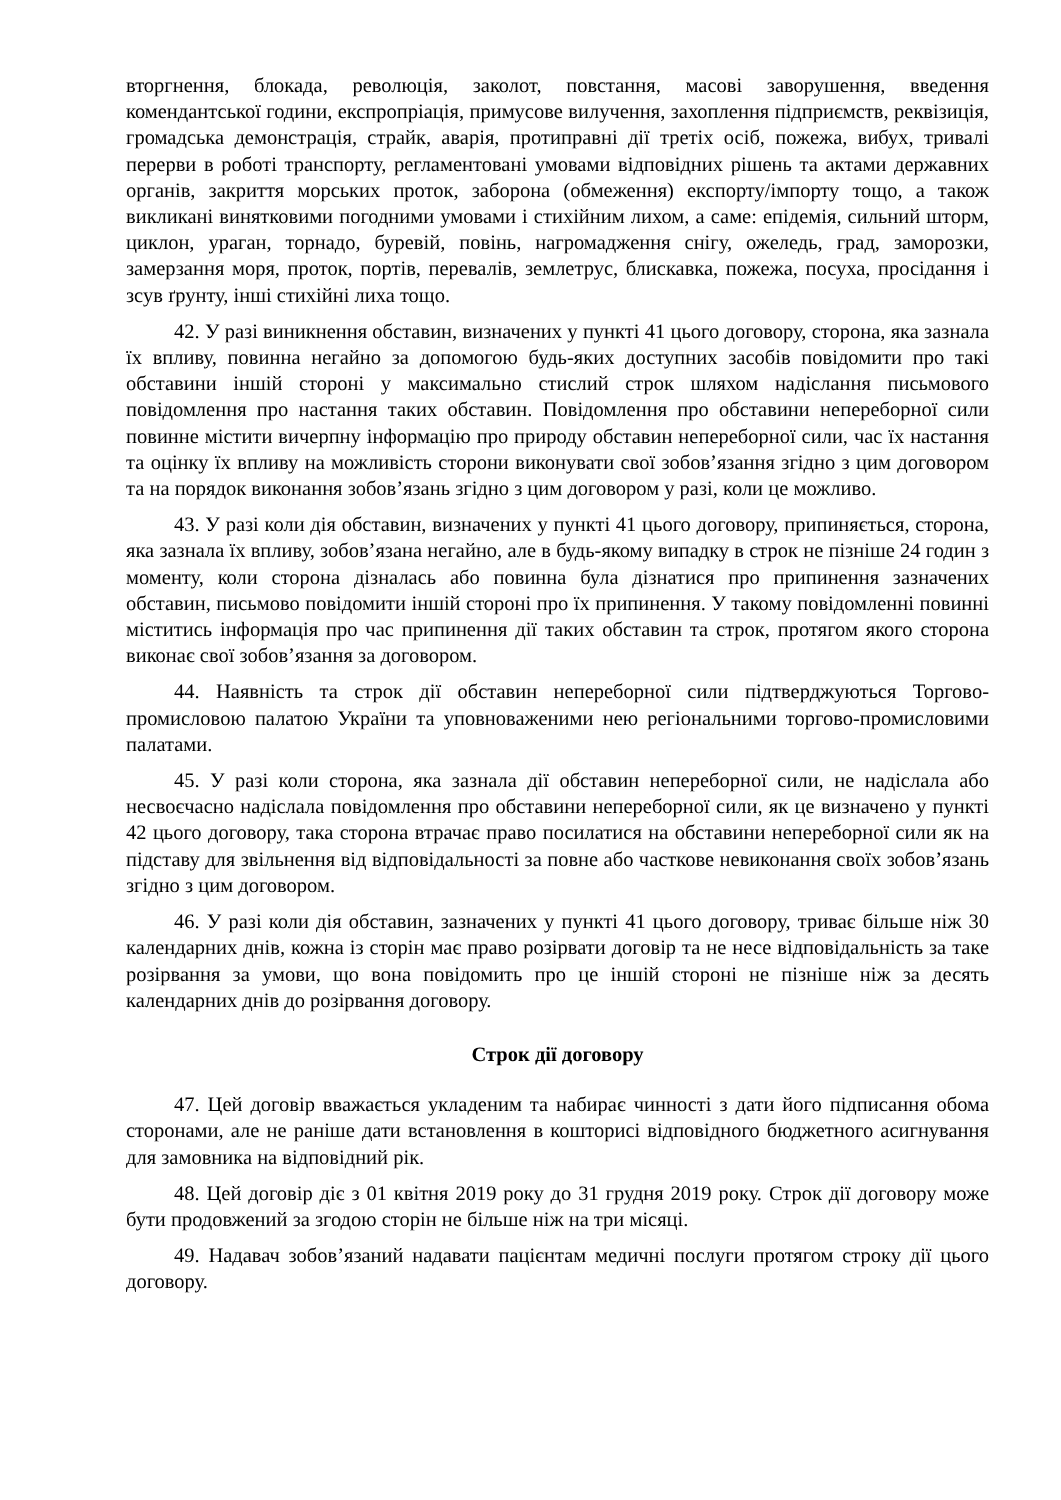вторгнення, блокада, революція, заколот, повстання, масові заворушення, введення комендантської години, експропріація, примусове вилучення, захоплення підприємств, реквізиція, громадська демонстрація, страйк, аварія, протиправні дії третіх осіб, пожежа, вибух, тривалі перерви в роботі транспорту, регламентовані умовами відповідних рішень та актами державних органів, закриття морських проток, заборона (обмеження) експорту/імпорту тощо, а також викликані винятковими погодними умовами і стихійним лихом, а саме: епідемія, сильний шторм, циклон, ураган, торнадо, буревій, повінь, нагромадження снігу, ожеледь, град, заморозки, замерзання моря, проток, портів, перевалів, землетрус, блискавка, пожежа, посуха, просідання і зсув ґрунту, інші стихійні лиха тощо.
42. У разі виникнення обставин, визначених у пункті 41 цього договору, сторона, яка зазнала їх впливу, повинна негайно за допомогою будь-яких доступних засобів повідомити про такі обставини іншій стороні у максимально стислий строк шляхом надіслання письмового повідомлення про настання таких обставин. Повідомлення про обставини непереборної сили повинне містити вичерпну інформацію про природу обставин непереборної сили, час їх настання та оцінку їх впливу на можливість сторони виконувати свої зобов’язання згідно з цим договором та на порядок виконання зобов’язань згідно з цим договором у разі, коли це можливо.
43. У разі коли дія обставин, визначених у пункті 41 цього договору, припиняється, сторона, яка зазнала їх впливу, зобов’язана негайно, але в будь-якому випадку в строк не пізніше 24 годин з моменту, коли сторона дізналась або повинна була дізнатися про припинення зазначених обставин, письмово повідомити іншій стороні про їх припинення. У такому повідомленні повинні міститись інформація про час припинення дії таких обставин та строк, протягом якого сторона виконає свої зобов’язання за договором.
44. Наявність та строк дії обставин непереборної сили підтверджуються Торгово-промисловою палатою України та уповноваженими нею регіональними торгово-промисловими палатами.
45. У разі коли сторона, яка зазнала дії обставин непереборної сили, не надіслала або несвоєчасно надіслала повідомлення про обставини непереборної сили, як це визначено у пункті 42 цього договору, така сторона втрачає право посилатися на обставини непереборної сили як на підставу для звільнення від відповідальності за повне або часткове невиконання своїх зобов’язань згідно з цим договором.
46. У разі коли дія обставин, зазначених у пункті 41 цього договору, триває більше ніж 30 календарних днів, кожна із сторін має право розірвати договір та не несе відповідальність за таке розірвання за умови, що вона повідомить про це іншій стороні не пізніше ніж за десять календарних днів до розірвання договору.
Строк дії договору
47. Цей договір вважається укладеним та набирає чинності з дати його підписання обома сторонами, але не раніше дати встановлення в кошторисі відповідного бюджетного асигнування для замовника на відповідний рік.
48. Цей договір діє з 01 квітня 2019 року до 31 грудня 2019 року. Строк дії договору може бути продовжений за згодою сторін не більше ніж на три місяці.
49. Надавач зобов’язаний надавати пацієнтам медичні послуги протягом строку дії цього договору.